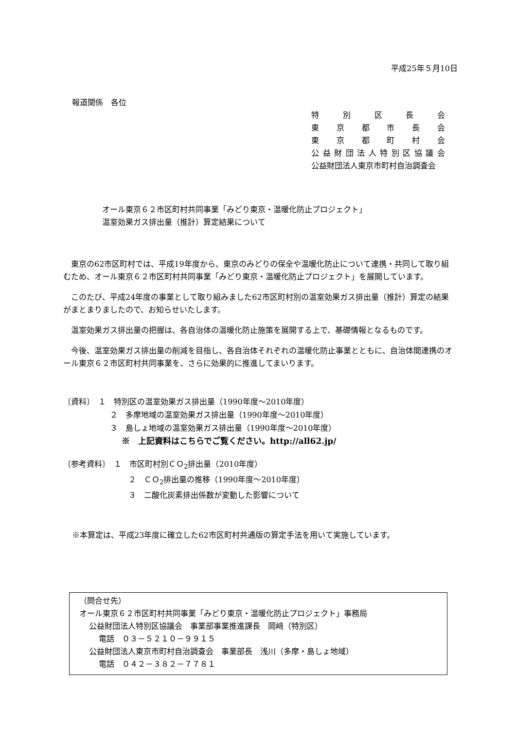平成25年５月10日
報道関係　各位
特別区長会
東京都市長会
東京都町村会
公益財団法人特別区協議会
公益財団法人東京市町村自治調査会
オール東京６２市区町村共同事業「みどり東京・温暖化防止プロジェクト」
温室効果ガス排出量（推計）算定結果について
東京の62市区町村では、平成19年度から、東京のみどりの保全や温暖化防止について連携・共同して取り組むため、オール東京６２市区町村共同事業「みどり東京・温暖化防止プロジェクト」を展開しています。
このたび、平成24年度の事業として取り組みました62市区町村別の温室効果ガス排出量（推計）算定の結果がまとまりましたので、お知らせいたします。
温室効果ガス排出量の把握は、各自治体の温暖化防止施策を展開する上で、基礎情報となるものです。
今後、温室効果ガス排出量の削減を目指し、各自治体それぞれの温暖化防止事業とともに、自治体間連携のオール東京６２市区町村共同事業を、さらに効果的に推進してまいります。
〔資料〕　１　特別区の温室効果ガス排出量（1990年度～2010年度）
２　多摩地域の温室効果ガス排出量（1990年度～2010年度）
３　島しょ地域の温室効果ガス排出量（1990年度～2010年度）
※　上記資料はこちらでご覧ください。http://all62.jp/
〔参考資料〕　１　市区町村別ＣＯ<sub>2</sub>排出量（2010年度）
２　ＣＯ<sub>2</sub>排出量の推移（1990年度～2010年度）
３　二酸化炭素排出係数が変動した影響について
※本算定は、平成23年度に確立した62市区町村共通版の算定手法を用いて実施しています。
（問合せ先）
オール東京６２市区町村共同事業「みどり東京・温暖化防止プロジェクト」事務局
公益財団法人特別区協議会　事業部事業推進課長　岡﨑（特別区）
電話　０３－５２１０－９９１５
公益財団法人東京市町村自治調査会　事業部長　浅川（多摩・島しょ地域）
電話　０４２－３８２－７７８１